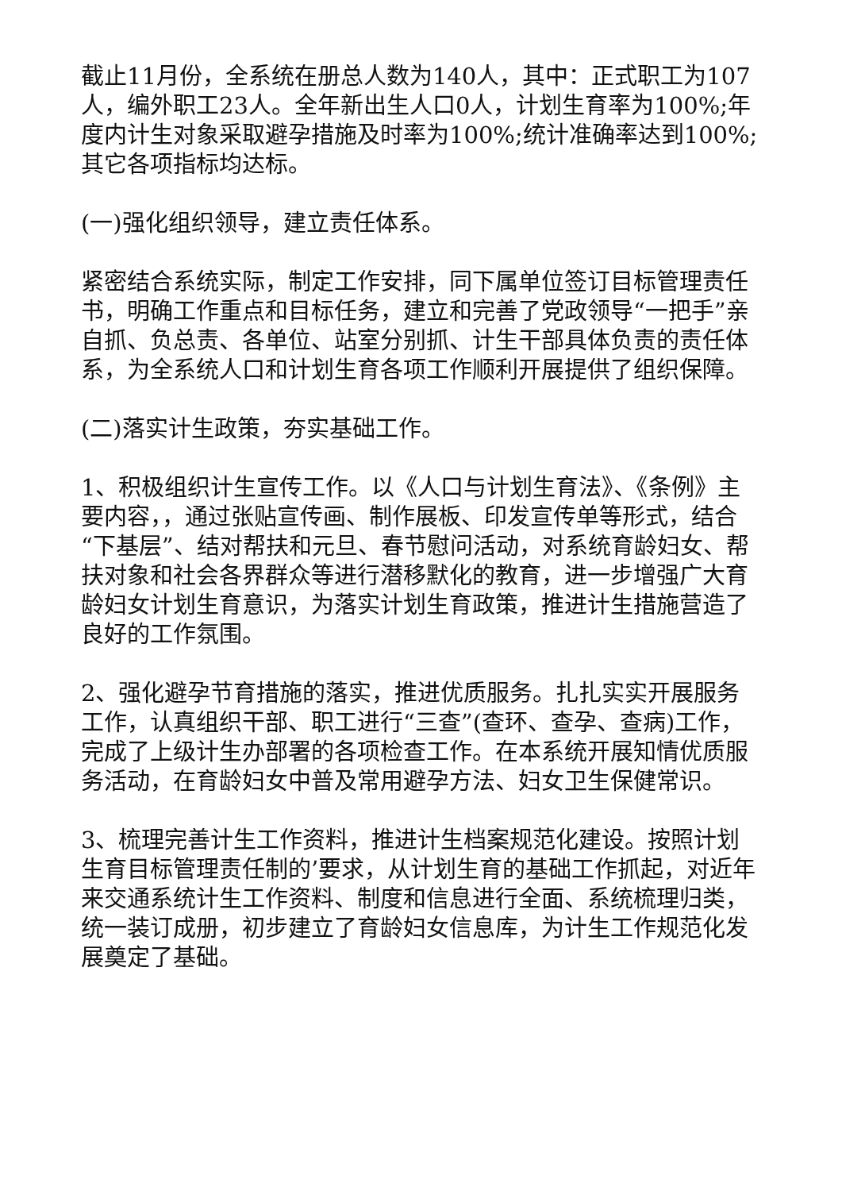截止11月份，全系统在册总人数为140人，其中：正式职工为107人，编外职工23人。全年新出生人口0人，计划生育率为100%;年度内计生对象采取避孕措施及时率为100%;统计准确率达到100%;其它各项指标均达标。
(一)强化组织领导，建立责任体系。
紧密结合系统实际，制定工作安排，同下属单位签订目标管理责任书，明确工作重点和目标任务，建立和完善了党政领导“一把手”亲自抓、负总责、各单位、站室分别抓、计生干部具体负责的责任体系，为全系统人口和计划生育各项工作顺利开展提供了组织保障。
(二)落实计生政策，夯实基础工作。
1、积极组织计生宣传工作。以《人口与计划生育法》、《条例》主要内容，，通过张贴宣传画、制作展板、印发宣传单等形式，结合“下基层”、结对帮扶和元旦、春节慰问活动，对系统育龄妇女、帮扶对象和社会各界群众等进行潜移默化的教育，进一步增强广大育龄妇女计划生育意识，为落实计划生育政策，推进计生措施营造了良好的工作氛围。
2、强化避孕节育措施的落实，推进优质服务。扎扎实实开展服务工作，认真组织干部、职工进行“三查”(查环、查孕、查病)工作，完成了上级计生办部署的各项检查工作。在本系统开展知情优质服务活动，在育龄妇女中普及常用避孕方法、妇女卫生保健常识。
3、梳理完善计生工作资料，推进计生档案规范化建设。按照计划生育目标管理责任制的’要求，从计划生育的基础工作抓起，对近年来交通系统计生工作资料、制度和信息进行全面、系统梳理归类，统一装订成册，初步建立了育龄妇女信息库，为计生工作规范化发展奠定了基础。